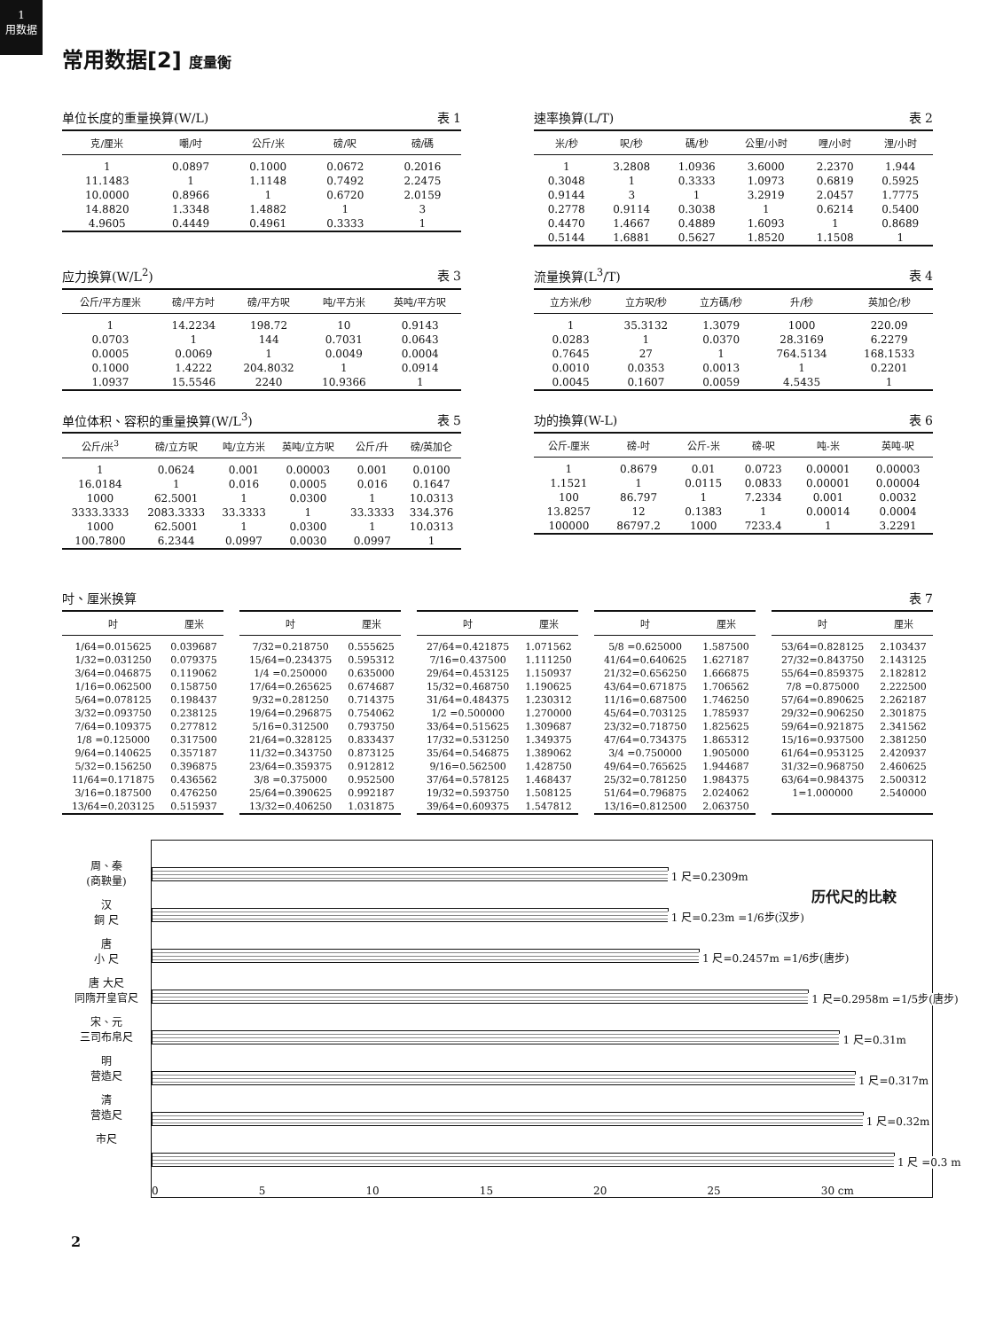1
用数据
常用数据[2] 度量衡
单位长度的重量换算(W/L) 表 1
| 克/厘米 | 嘲/吋 | 公斤/米 | 磅/呎 | 磅/碼 |
| --- | --- | --- | --- | --- |
| 1 | 0.0897 | 0.1000 | 0.0672 | 0.2016 |
| 11.1483 | 1 | 1.1148 | 0.7492 | 2.2475 |
| 10.0000 | 0.8966 | 1 | 0.6720 | 2.0159 |
| 14.8820 | 1.3348 | 1.4882 | 1 | 3 |
| 4.9605 | 0.4449 | 0.4961 | 0.3333 | 1 |
速率換算(L/T) 表 2
| 米/秒 | 呎/秒 | 碼/秒 | 公里/小时 | 哩/小时 | 浬/小时 |
| --- | --- | --- | --- | --- | --- |
| 1 | 3.2808 | 1.0936 | 3.6000 | 2.2370 | 1.944 |
| 0.3048 | 1 | 0.3333 | 1.0973 | 0.6819 | 0.5925 |
| 0.9144 | 3 | 1 | 3.2919 | 2.0457 | 1.7775 |
| 0.2778 | 0.9114 | 0.3038 | 1 | 0.6214 | 0.5400 |
| 0.4470 | 1.4667 | 0.4889 | 1.6093 | 1 | 0.8689 |
| 0.5144 | 1.6881 | 0.5627 | 1.8520 | 1.1508 | 1 |
应力换算(W/L<sup>2</sup>) 表 3
| 公斤/平方厘米 | 磅/平方吋 | 磅/平方呎 | 吨/平方米 | 英吨/平方呎 |
| --- | --- | --- | --- | --- |
| 1 | 14.2234 | 198.72 | 10 | 0.9143 |
| 0.0703 | 1 | 144 | 0.7031 | 0.0643 |
| 0.0005 | 0.0069 | 1 | 0.0049 | 0.0004 |
| 0.1000 | 1.4222 | 204.8032 | 1 | 0.0914 |
| 1.0937 | 15.5546 | 2240 | 10.9366 | 1 |
流量换算(L<sup>3</sup>/T) 表 4
| 立方米/秒 | 立方呎/秒 | 立方碼/秒 | 升/秒 | 英加仑/秒 |
| --- | --- | --- | --- | --- |
| 1 | 35.3132 | 1.3079 | 1000 | 220.09 |
| 0.0283 | 1 | 0.0370 | 28.3169 | 6.2279 |
| 0.7645 | 27 | 1 | 764.5134 | 168.1533 |
| 0.0010 | 0.0353 | 0.0013 | 1 | 0.2201 |
| 0.0045 | 0.1607 | 0.0059 | 4.5435 | 1 |
单位体积、容积的重量换算(W/L<sup>3</sup>) 表 5
| 公斤/米<sup>3</sup> | 磅/立方呎 | 吨/立方米 | 英吨/立方呎 | 公斤/升 | 磅/英加仑 |
| --- | --- | --- | --- | --- | --- |
| 1 | 0.0624 | 0.001 | 0.00003 | 0.001 | 0.0100 |
| 16.0184 | 1 | 0.016 | 0.0005 | 0.016 | 0.1647 |
| 1000 | 62.5001 | 1 | 0.0300 | 1 | 10.0313 |
| 3333.3333 | 2083.3333 | 33.3333 | 1 | 33.3333 | 334.376 |
| 1000 | 62.5001 | 1 | 0.0300 | 1 | 10.0313 |
| 100.7800 | 6.2344 | 0.0997 | 0.0030 | 0.0997 | 1 |
功的換算(W-L) 表 6
| 公斤-厘米 | 磅-吋 | 公斤-米 | 磅-呎 | 吨-米 | 英吨-呎 |
| --- | --- | --- | --- | --- | --- |
| 1 | 0.8679 | 0.01 | 0.0723 | 0.00001 | 0.00003 |
| 1.1521 | 1 | 0.0115 | 0.0833 | 0.00001 | 0.00004 |
| 100 | 86.797 | 1 | 7.2334 | 0.001 | 0.0032 |
| 13.8257 | 12 | 0.1383 | 1 | 0.00014 | 0.0004 |
| 100000 | 86797.2 | 1000 | 7233.4 | 1 | 3.2291 |
吋、厘米换算 表 7
| 吋 | 厘米 |
| --- | --- |
| 1/64=0.015625 | 0.039687 |
| 1/32=0.031250 | 0.079375 |
| 3/64=0.046875 | 0.119062 |
| 1/16=0.062500 | 0.158750 |
| 5/64=0.078125 | 0.198437 |
| 3/32=0.093750 | 0.238125 |
| 7/64=0.109375 | 0.277812 |
| 1/8 =0.125000 | 0.317500 |
| 9/64=0.140625 | 0.357187 |
| 5/32=0.156250 | 0.396875 |
| 11/64=0.171875 | 0.436562 |
| 3/16=0.187500 | 0.476250 |
| 13/64=0.203125 | 0.515937 |
| 吋 | 厘米 |
| --- | --- |
| 7/32=0.218750 | 0.555625 |
| 15/64=0.234375 | 0.595312 |
| 1/4 =0.250000 | 0.635000 |
| 17/64=0.265625 | 0.674687 |
| 9/32=0.281250 | 0.714375 |
| 19/64=0.296875 | 0.754062 |
| 5/16=0.312500 | 0.793750 |
| 21/64=0.328125 | 0.833437 |
| 11/32=0.343750 | 0.873125 |
| 23/64=0.359375 | 0.912812 |
| 3/8 =0.375000 | 0.952500 |
| 25/64=0.390625 | 0.992187 |
| 13/32=0.406250 | 1.031875 |
| 吋 | 厘米 |
| --- | --- |
| 27/64=0.421875 | 1.071562 |
| 7/16=0.437500 | 1.111250 |
| 29/64=0.453125 | 1.150937 |
| 15/32=0.468750 | 1.190625 |
| 31/64=0.484375 | 1.230312 |
| 1/2 =0.500000 | 1.270000 |
| 33/64=0.515625 | 1.309687 |
| 17/32=0.531250 | 1.349375 |
| 35/64=0.546875 | 1.389062 |
| 9/16=0.562500 | 1.428750 |
| 37/64=0.578125 | 1.468437 |
| 19/32=0.593750 | 1.508125 |
| 39/64=0.609375 | 1.547812 |
| 吋 | 厘米 |
| --- | --- |
| 5/8 =0.625000 | 1.587500 |
| 41/64=0.640625 | 1.627187 |
| 21/32=0.656250 | 1.666875 |
| 43/64=0.671875 | 1.706562 |
| 11/16=0.687500 | 1.746250 |
| 45/64=0.703125 | 1.785937 |
| 23/32=0.718750 | 1.825625 |
| 47/64=0.734375 | 1.865312 |
| 3/4 =0.750000 | 1.905000 |
| 49/64=0.765625 | 1.944687 |
| 25/32=0.781250 | 1.984375 |
| 51/64=0.796875 | 2.024062 |
| 13/16=0.812500 | 2.063750 |
| 吋 | 厘米 |
| --- | --- |
| 53/64=0.828125 | 2.103437 |
| 27/32=0.843750 | 2.143125 |
| 55/64=0.859375 | 2.182812 |
| 7/8 =0.875000 | 2.222500 |
| 57/64=0.890625 | 2.262187 |
| 29/32=0.906250 | 2.301875 |
| 59/64=0.921875 | 2.341562 |
| 15/16=0.937500 | 2.381250 |
| 61/64=0.953125 | 2.420937 |
| 31/32=0.968750 | 2.460625 |
| 63/64=0.984375 | 2.500312 |
| 1=1.000000 | 2.540000 |
周、秦
(商鞅量)
汉
銅 尺
唐
小 尺
唐 大尺
同隋开皇官尺
宋、元
三司布帛尺
明
营造尺
清
营造尺
市尺
历代尺的比較
1 尺=0.2309m
1 尺=0.23m =1/6步(汉步)
1 尺=0.2457m =1/6步(唐步)
1 尺=0.2958m =1/5步(唐步)
1 尺=0.31m
1 尺=0.317m
1 尺=0.32m
1 尺 =0.3 m
0 5 10 15 20 25 30 cm
2